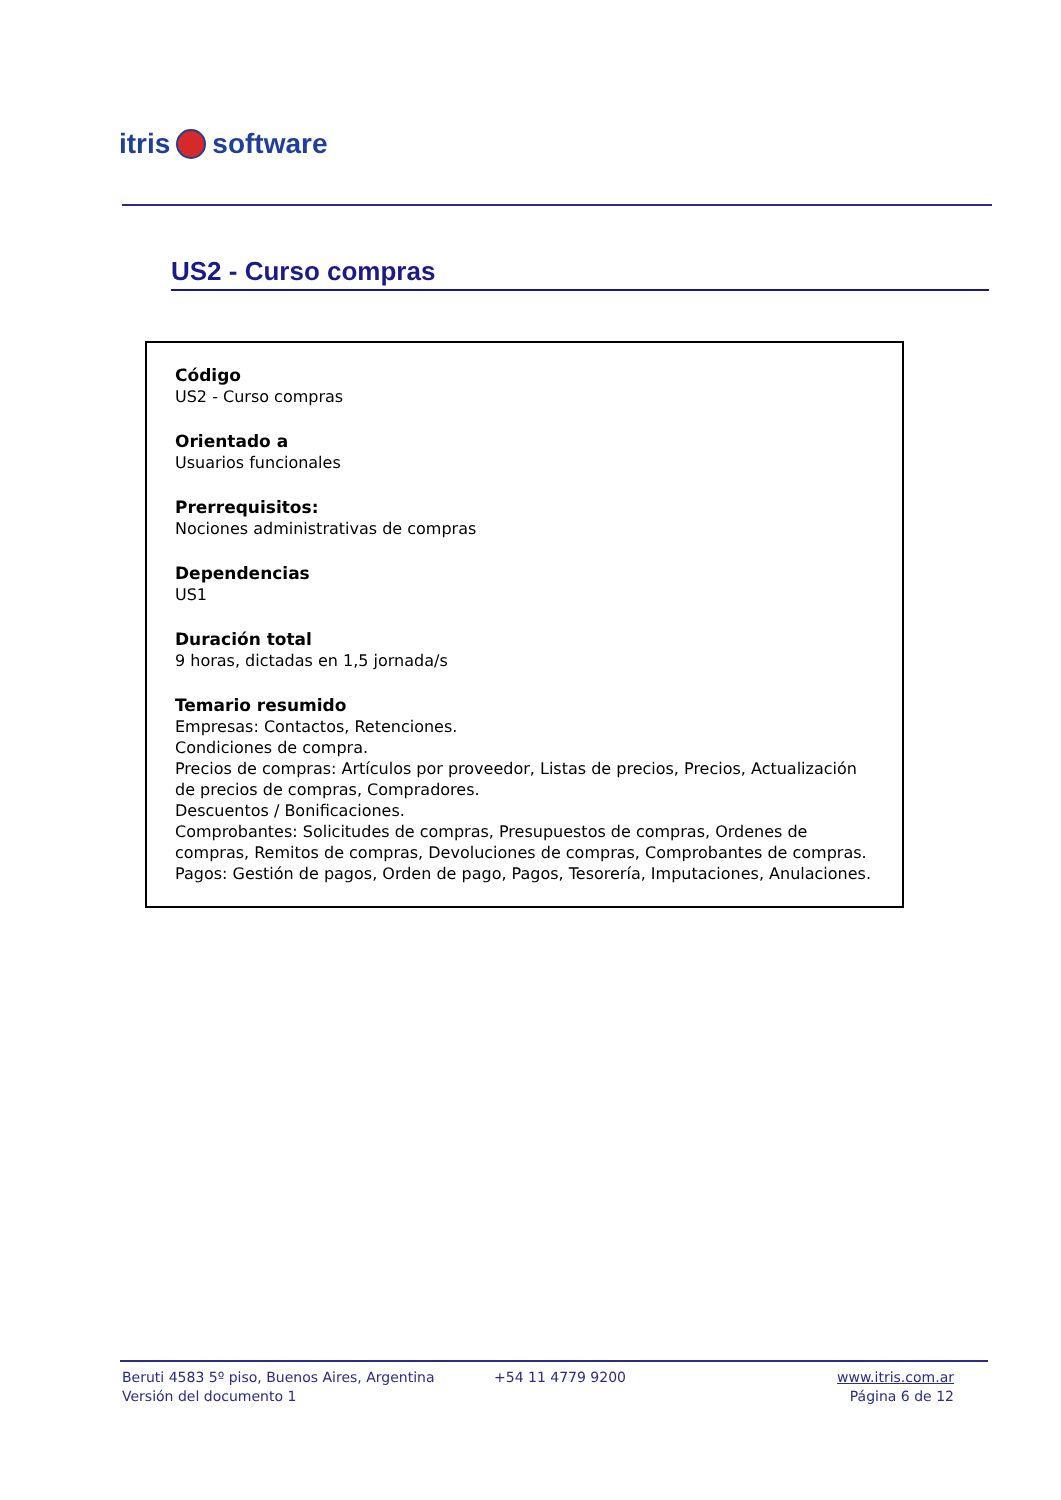itris software
US2 - Curso compras
Código
US2 - Curso compras
Orientado a
Usuarios funcionales
Prerrequisitos:
Nociones administrativas de compras
Dependencias
US1
Duración total
9 horas, dictadas en 1,5 jornada/s
Temario resumido
Empresas: Contactos, Retenciones.
Condiciones de compra.
Precios de compras: Artículos por proveedor, Listas de precios, Precios, Actualización de precios de compras, Compradores.
Descuentos / Bonificaciones.
Comprobantes: Solicitudes de compras, Presupuestos de compras, Ordenes de compras, Remitos de compras, Devoluciones de compras, Comprobantes de compras.
Pagos: Gestión de pagos, Orden de pago, Pagos, Tesorería, Imputaciones, Anulaciones.
Beruti 4583 5º piso, Buenos Aires, Argentina
Versión del documento 1
+54 11 4779 9200 www.itris.com.ar
Página 6 de 12